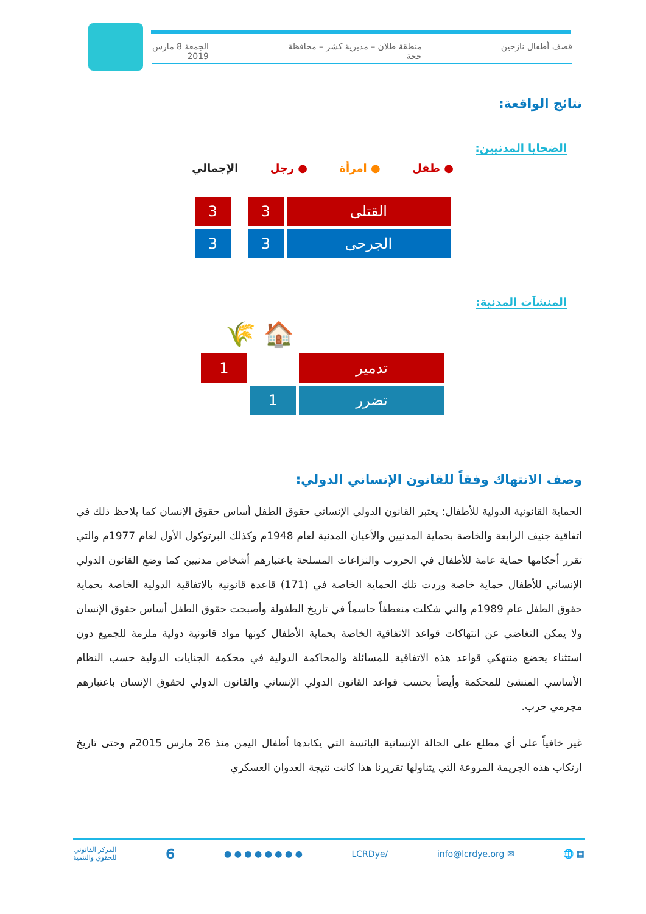قصف أطفال نازحين منطقة طلان – مديرية كشر – محافظة
حجة الجمعة 8 مارس
2019
نتائج الواقعة:
الضحايا المدنيين:
● طفل ● امرأة ● رجل الإجمالي
| القتلى | 3 | | | 3 |
| الجرحى | 3 | | | 3 |
المنشآت المدنية:
🏠 🌾
| تدمير | | 1 |
| تضرر | 1 | |
وصف الانتهاك وفقاً للقانون الإنساني الدولي:
الحماية القانونية الدولية للأطفال: يعتبر القانون الدولي الإنساني حقوق الطفل أساس حقوق الإنسان كما يلاحظ ذلك في اتفاقية جنيف الرابعة والخاصة بحماية المدنيين والأعيان المدنية لعام 1948م وكذلك البرتوكول الأول لعام 1977م والتي تقرر أحكامها حماية عامة للأطفال في الحروب والنزاعات المسلحة باعتبارهم أشخاص مدنيين كما وضع القانون الدولي الإنساني للأطفال حماية خاصة وردت تلك الحماية الخاصة في (171) قاعدة قانونية بالاتفاقية الدولية الخاصة بحماية حقوق الطفل عام 1989م والتي شكلت منعطفاً حاسماً في تاريخ الطفولة وأصبحت حقوق الطفل أساس حقوق الإنسان ولا يمكن التغاضي عن انتهاكات قواعد الاتفاقية الخاصة بحماية الأطفال كونها مواد قانونية دولية ملزمة للجميع دون استثناء يخضع منتهكي قواعد هذه الاتفاقية للمسائلة والمحاكمة الدولية في محكمة الجنايات الدولية حسب النظام الأساسي المنشئ للمحكمة وأيضاً بحسب قواعد القانون الدولي الإنساني والقانون الدولي لحقوق الإنسان باعتبارهم مجرمي حرب.
غير خافياً على أي مطلع على الحالة الإنسانية البائسة التي يكابدها أطفال اليمن منذ 26 مارس 2015م وحتى تاريخ ارتكاب هذه الجريمة المروعة التي يتناولها تقريرنا هذا كانت نتيجة العدوان العسكري
▦ 🌐 ✉ info@lcrdye.org /LCRDye ● ● ● ● ● ● ● ● 6 المركز القانوني
للحقوق والتنمية